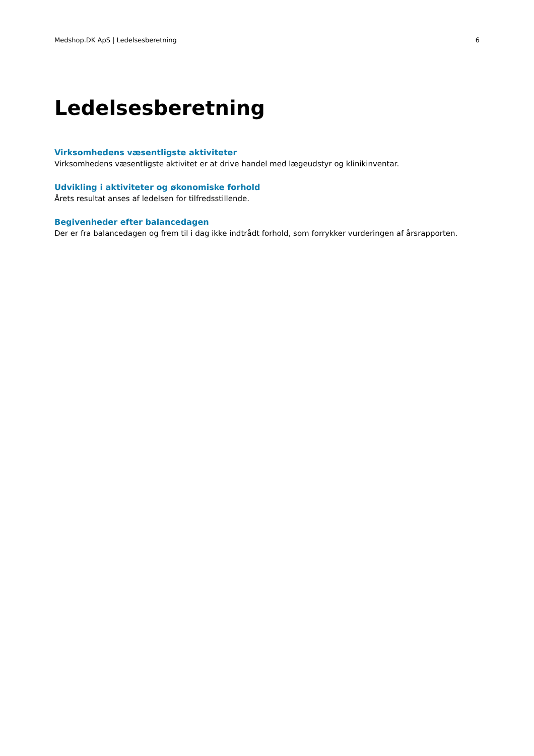Medshop.DK ApS | Ledelsesberetning 6
Ledelsesberetning
Virksomhedens væsentligste aktiviteter
Virksomhedens væsentligste aktivitet er at drive handel med lægeudstyr og klinikinventar.
Udvikling i aktiviteter og økonomiske forhold
Årets resultat anses af ledelsen for tilfredsstillende.
Begivenheder efter balancedagen
Der er fra balancedagen og frem til i dag ikke indtrådt forhold, som forrykker vurderingen af årsrapporten.